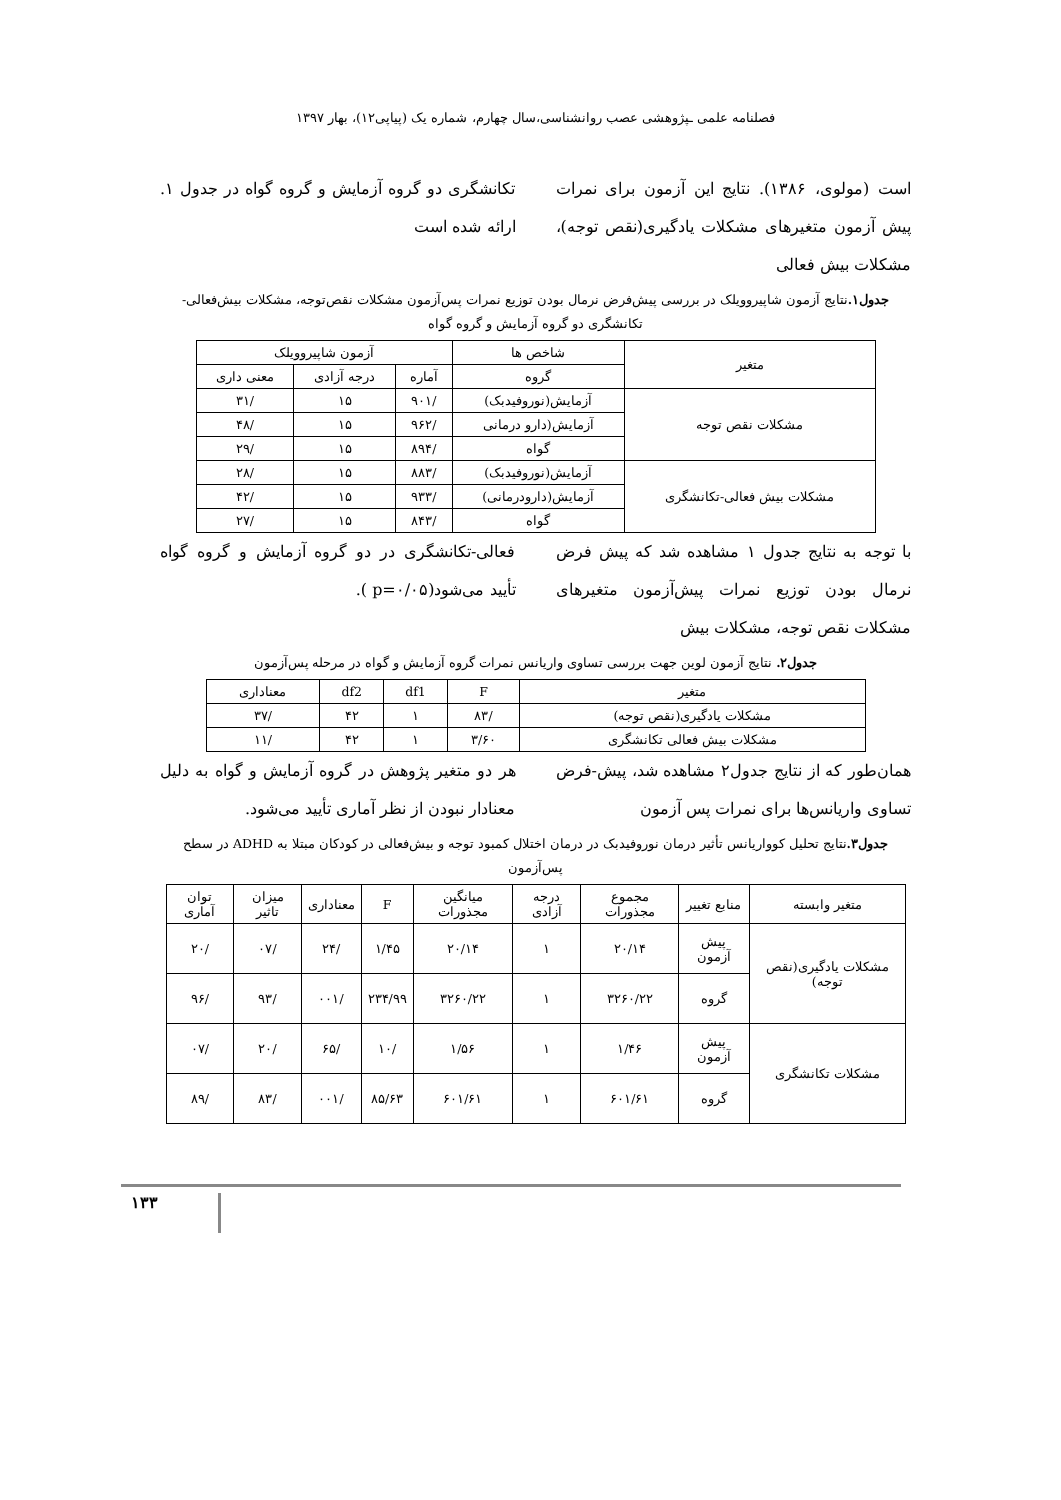فصلنامه علمی ـپژوهشی عصب روانشناسی،سال چهارم، شماره یک (پیاپی۱۲)، بهار ۱۳۹۷
است (مولوی، ۱۳۸۶). نتایج این آزمون برای نمرات پیش آزمون متغیرهای مشکلات یادگیری(نقص توجه)، مشکلات بیش فعالی
تکانشگری دو گروه آزمایش و گروه گواه در جدول ۱. ارائه شده است
جدول۱. نتایج آزمون شاپیروویلک در بررسی پیش‌فرض نرمال بودن توزیع نمرات پس‌آزمون مشکلات نقص‌توجه، مشکلات بیش‌فعالی-تکانشگری دو گروه آزمایش و گروه گواه
| متغیر | شاخص ها | آزمون شاپیروویلک | | |
| --- | --- | --- | --- | --- |
| | گروه | آماره | درجه آزادی | معنی داری |
| مشکلات نقص توجه | آزمایش(نوروفیدبک) | /۹۰۱ | ۱۵ | /۳۱ |
| | آزمایش(دارو درمانی | /۹۶۲ | ۱۵ | /۴۸ |
| | گواه | /۸۹۴ | ۱۵ | /۲۹ |
| مشکلات بیش فعالی-تکانشگری | آزمایش(نوروفیدبک) | /۸۸۳ | ۱۵ | /۲۸ |
| | آزمایش(دارودرمانی) | /۹۳۳ | ۱۵ | /۴۲ |
| | گواه | /۸۴۳ | ۱۵ | /۲۷ |
با توجه به نتایج جدول ۱ مشاهده شد که پیش فرض نرمال بودن توزیع نمرات پیش‌آزمون متغیرهای مشکلات نقص توجه، مشکلات بیش
فعالی-تکانشگری در دو گروه آزمایش و گروه گواه تأیید می‌شود(p=۰/۰۵ ).
جدول۲. نتایج آزمون لوین جهت بررسی تساوی واریانس نمرات گروه آزمایش و گواه در مرحله پس‌آزمون
| متغیر | F | df1 | df2 | معناداری |
| --- | --- | --- | --- | --- |
| مشکلات یادگیری(نقص توجه) | /۸۳ | ۱ | ۴۲ | /۳۷ |
| مشکلات بیش فعالی تکانشگری | ۳/۶۰ | ۱ | ۴۲ | /۱۱ |
همان‌طور که از نتایج جدول۲ مشاهده شد، پیش-فرض تساوی واریانس‌ها برای نمرات پس آزمون
هر دو متغیر پژوهش در گروه آزمایش و گواه به دلیل معنادار نبودن از نظر آماری تأیید می‌شود.
جدول۳. نتایج تحلیل کوواریانس تأثیر درمان نوروفیدبک در درمان اختلال کمبود توجه و بیش‌فعالی در کودکان مبتلا به ADHD در سطح پس‌آزمون
| متغیر وابسته | منابع تغییر | مجموع مجذورات | درجه آزادی | میانگین مجذورات | F | معناداری | میزان تاثیر | توان آماری |
| --- | --- | --- | --- | --- | --- | --- | --- | --- |
| مشکلات یادگیری(نقص توجه) | پیش آزمون | ۲۰/۱۴ | ۱ | ۲۰/۱۴ | ۱/۴۵ | /۲۴ | /۰۷ | /۲۰ |
| | گروه | ۳۲۶۰/۲۲ | ۱ | ۳۲۶۰/۲۲ | ۲۳۴/۹۹ | /۰۰۱ | /۹۳ | /۹۶ |
| مشکلات تکانشگری | پیش آزمون | ۱/۴۶ | ۱ | ۱/۵۶ | /۱۰ | /۶۵ | /۲۰ | /۰۷ |
| | گروه | ۶۰۱/۶۱ | ۱ | ۶۰۱/۶۱ | ۸۵/۶۳ | /۰۰۱ | /۸۳ | /۸۹ |
۱۳۳